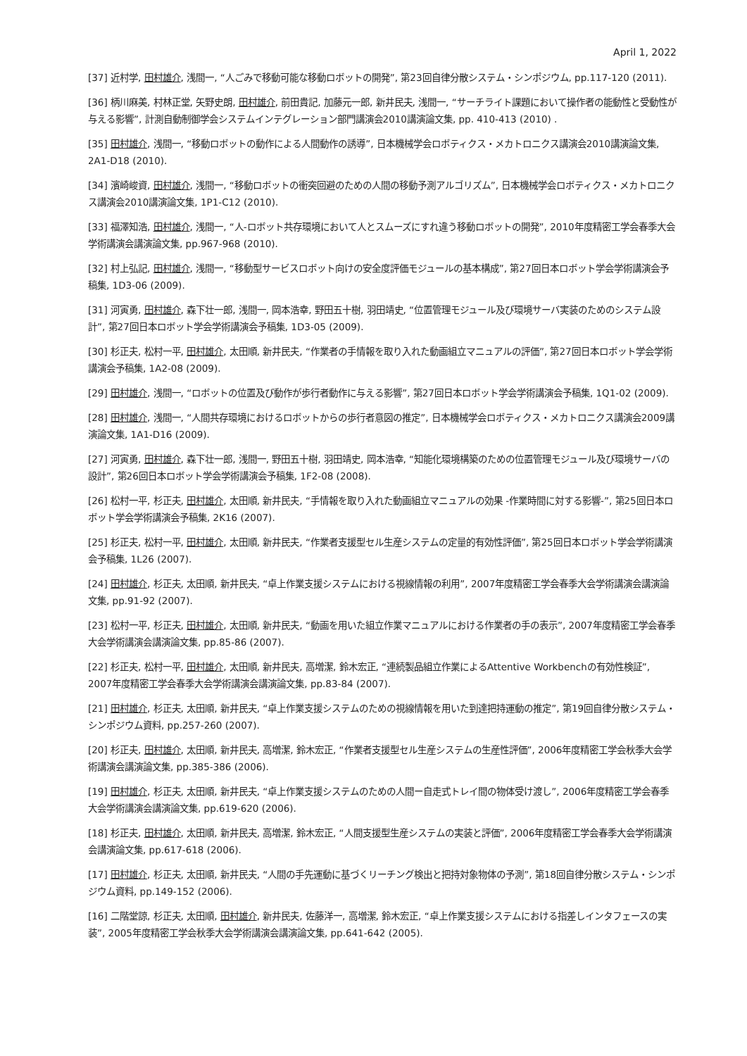April 1, 2022
[37] 近村学, 田村雄介, 浅間一, “人ごみで移動可能な移動ロボットの開発”, 第23回自律分散システム・シンポジウム, pp.117-120 (2011).
[36] 柄川麻美, 村林正堂, 矢野史朗, 田村雄介, 前田貴記, 加藤元一郎, 新井民夫, 浅間一, “サーチライト課題において操作者の能動性と受動性が与える影響”, 計測自動制御学会システムインテグレーション部門講演会2010講演論文集, pp. 410-413 (2010) .
[35] 田村雄介, 浅間一, “移動ロボットの動作による人間動作の誘導”, 日本機械学会ロボティクス・メカトロニクス講演会2010講演論文集, 2A1-D18 (2010).
[34] 濱崎峻資, 田村雄介, 浅間一, “移動ロボットの衝突回避のための人間の移動予測アルゴリズム”, 日本機械学会ロボティクス・メカトロニクス講演会2010講演論文集, 1P1-C12 (2010).
[33] 福澤知浩, 田村雄介, 浅間一, “人-ロボット共存環境において人とスムーズにすれ違う移動ロボットの開発”, 2010年度精密工学会春季大会学術講演会講演論文集, pp.967-968 (2010).
[32] 村上弘記, 田村雄介, 浅間一, “移動型サービスロボット向けの安全度評価モジュールの基本構成”, 第27回日本ロボット学会学術講演会予稿集, 1D3-06 (2009).
[31] 河寅勇, 田村雄介, 森下壮一郎, 浅間一, 岡本浩幸, 野田五十樹, 羽田靖史, “位置管理モジュール及び環境サーバ実装のためのシステム設計”, 第27回日本ロボット学会学術講演会予稿集, 1D3-05 (2009).
[30] 杉正夫, 松村一平, 田村雄介, 太田順, 新井民夫, “作業者の手情報を取り入れた動画組立マニュアルの評価”, 第27回日本ロボット学会学術講演会予稿集, 1A2-08 (2009).
[29] 田村雄介, 浅間一, “ロボットの位置及び動作が歩行者動作に与える影響”, 第27回日本ロボット学会学術講演会予稿集, 1Q1-02 (2009).
[28] 田村雄介, 浅間一, “人間共存環境におけるロボットからの歩行者意図の推定”, 日本機械学会ロボティクス・メカトロニクス講演会2009講演論文集, 1A1-D16 (2009).
[27] 河寅勇, 田村雄介, 森下壮一郎, 浅間一, 野田五十樹, 羽田靖史, 岡本浩幸, “知能化環境構築のための位置管理モジュール及び環境サーバの設計”, 第26回日本ロボット学会学術講演会予稿集, 1F2-08 (2008).
[26] 松村一平, 杉正夫, 田村雄介, 太田順, 新井民夫, “手情報を取り入れた動画組立マニュアルの効果 -作業時間に対する影響-”, 第25回日本ロボット学会学術講演会予稿集, 2K16 (2007).
[25] 杉正夫, 松村一平, 田村雄介, 太田順, 新井民夫, “作業者支援型セル生産システムの定量的有効性評価”, 第25回日本ロボット学会学術講演会予稿集, 1L26 (2007).
[24] 田村雄介, 杉正夫, 太田順, 新井民夫, “卓上作業支援システムにおける視線情報の利用”, 2007年度精密工学会春季大会学術講演会講演論文集, pp.91-92 (2007).
[23] 松村一平, 杉正夫, 田村雄介, 太田順, 新井民夫, “動画を用いた組立作業マニュアルにおける作業者の手の表示”, 2007年度精密工学会春季大会学術講演会講演論文集, pp.85-86 (2007).
[22] 杉正夫, 松村一平, 田村雄介, 太田順, 新井民夫, 高増潔, 鈴木宏正, “連続製品組立作業によるAttentive Workbenchの有効性検証”, 2007年度精密工学会春季大会学術講演会講演論文集, pp.83-84 (2007).
[21] 田村雄介, 杉正夫, 太田順, 新井民夫, “卓上作業支援システムのための視線情報を用いた到達把持運動の推定”, 第19回自律分散システム・シンポジウム資料, pp.257-260 (2007).
[20] 杉正夫, 田村雄介, 太田順, 新井民夫, 高増潔, 鈴木宏正, “作業者支援型セル生産システムの生産性評価”, 2006年度精密工学会秋季大会学術講演会講演論文集, pp.385-386 (2006).
[19] 田村雄介, 杉正夫, 太田順, 新井民夫, “卓上作業支援システムのための人間ー自走式トレイ間の物体受け渡し”, 2006年度精密工学会春季大会学術講演会講演論文集, pp.619-620 (2006).
[18] 杉正夫, 田村雄介, 太田順, 新井民夫, 高増潔, 鈴木宏正, “人間支援型生産システムの実装と評価”, 2006年度精密工学会春季大会学術講演会講演論文集, pp.617-618 (2006).
[17] 田村雄介, 杉正夫, 太田順, 新井民夫, “人間の手先運動に基づくリーチング検出と把持対象物体の予測”, 第18回自律分散システム・シンポジウム資料, pp.149-152 (2006).
[16] 二階堂諒, 杉正夫, 太田順, 田村雄介, 新井民夫, 佐藤洋一, 高増潔, 鈴木宏正, “卓上作業支援システムにおける指差しインタフェースの実装”, 2005年度精密工学会秋季大会学術講演会講演論文集, pp.641-642 (2005).